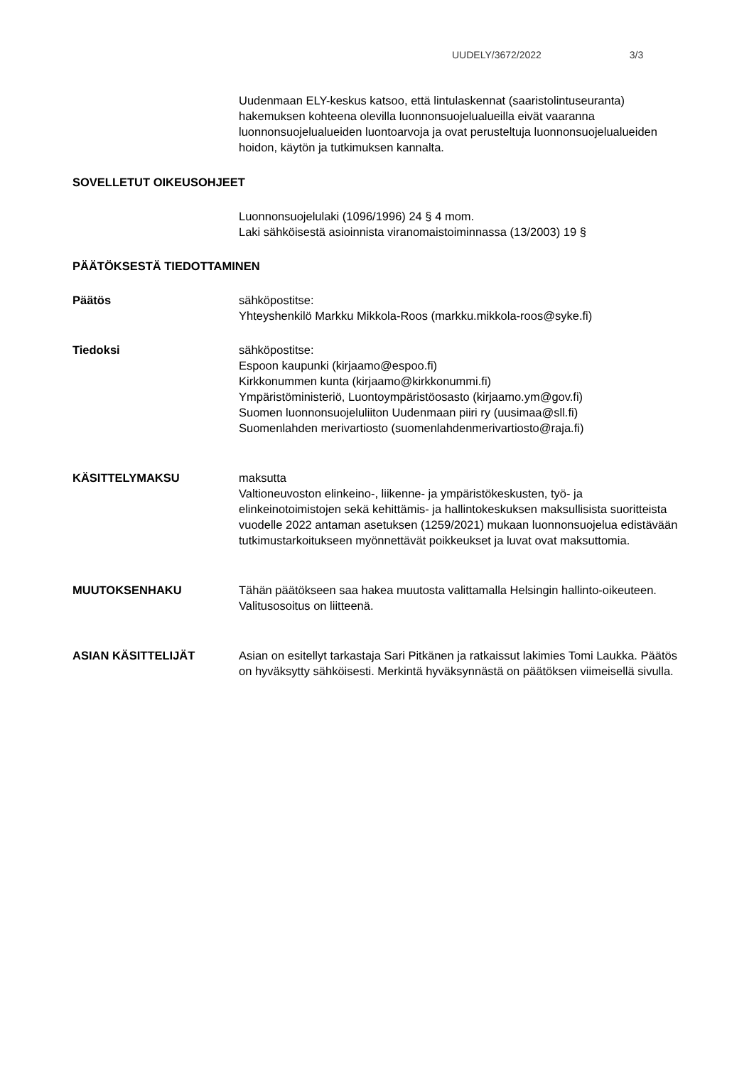UUDELY/3672/2022 3/3
Uudenmaan ELY-keskus katsoo, että lintulaskennat (saaristolintuseuranta) hakemuksen kohteena olevilla luonnonsuojelualueilla eivät vaaranna luonnonsuojelualueiden luontoarvoja ja ovat perusteltuja luonnonsuojelualueiden hoidon, käytön ja tutkimuksen kannalta.
SOVELLETUT OIKEUSOHJEET
Luonnonsuojelulaki (1096/1996) 24 § 4 mom.
Laki sähköisestä asioinnista viranomaistoiminnassa (13/2003) 19 §
PÄÄTÖKSESTÄ TIEDOTTAMINEN
Päätös sähköpostitse:
Yhteyshenkilö Markku Mikkola-Roos (markku.mikkola-roos@syke.fi)
Tiedoksi sähköpostitse:
Espoon kaupunki (kirjaamo@espoo.fi)
Kirkkonummen kunta (kirjaamo@kirkkonummi.fi)
Ympäristöministeriö, Luontoympäristöosasto (kirjaamo.ym@gov.fi)
Suomen luonnonsuojeluliiton Uudenmaan piiri ry (uusimaa@sll.fi)
Suomenlahden merivartiosto (suomenlahdenmerivartiosto@raja.fi)
KÄSITTELYMAKSU maksutta
Valtioneuvoston elinkeino-, liikenne- ja ympäristökeskusten, työ- ja elinkeinotoimistojen sekä kehittämis- ja hallintokeskuksen maksullisista suoritteista vuodelle 2022 antaman asetuksen (1259/2021) mukaan luonnonsuojelua edistävään tutkimustarkoitukseen myönnettävät poikkeukset ja luvat ovat maksuttomia.
MUUTOKSENHAKU Tähän päätökseen saa hakea muutosta valittamalla Helsingin hallinto-oikeuteen. Valitusosoitus on liitteenä.
ASIAN KÄSITTELIJÄT Asian on esitellyt tarkastaja Sari Pitkänen ja ratkaissut lakimies Tomi Laukka. Päätös on hyväksytty sähköisesti. Merkintä hyväksynnästä on päätöksen viimeisellä sivulla.